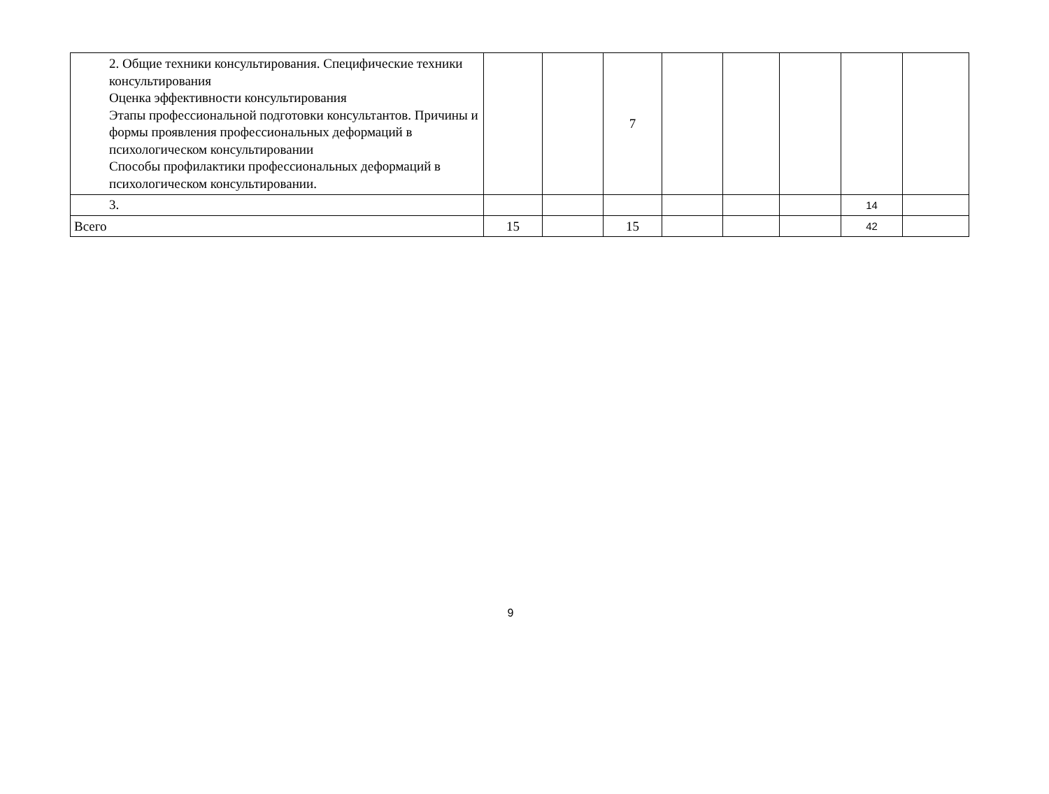| 2. Общие техники консультирования. Специфические техники консультирования Оценка эффективности консультирования Этапы профессиональной подготовки консультантов. Причины и формы проявления профессиональных деформаций в психологическом консультировании Способы профилактики профессиональных деформаций в психологическом консультировании. | | | 7 | | | | | |
| 3. | | | | | | | 14 | |
| Всего | 15 | | 15 | | | | 42 | |
9